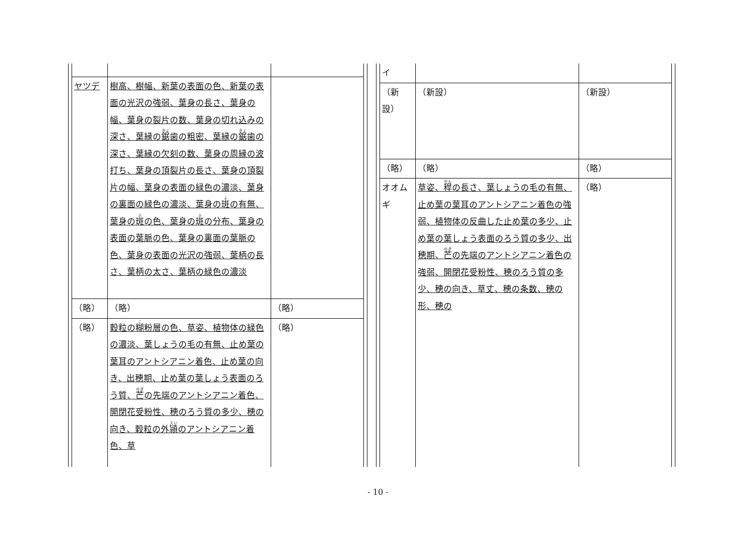| ヤツデ | 樹高、樹幅、新葉の表面の色、新葉の表面の光沢の強弱、葉身の長さ、葉身の幅、葉身の裂片の数、葉身の切れ込みの深さ、葉縁の 鋸 歯の粗密、葉縁の 鋸 歯の深さ、葉縁の欠刻の数、葉身の周縁の波打ち、葉身の頂裂片の長さ、葉身の頂裂片の幅、葉身の表面の緑色の濃淡、葉身の裏面の緑色の濃淡、葉身の 斑 の有無、葉身の 斑 の色、葉身の 斑 の分布、葉身の表面の葉脈の色、葉身の裏面の葉脈の色、葉身の表面の光沢の強弱、葉柄の長さ、葉柄の太さ、葉柄の緑色の濃淡 | |
| （略） | （略） | （略） |
| （略） | 穀粒の 糊 粉層の色、草姿、植物体の緑色の濃淡、葉しょうの毛の有無、止め葉の葉耳のアントシアニン着色、止め葉の向き、出穂期、止め葉の葉しょう表面のろう質、 芒 の先端のアントシアニン着色、開閉花受粉性、穂のろう質の多少、穂の向き、穀粒の外 頴 のアントシアニン着色、草 | （略） |
| イ | | |
| （新設） | （新設） | （新設） |
| （略） | （略） | （略） |
| オオムギ | 草姿、 稈 の長さ、葉しょうの毛の有無、止め葉の葉耳のアントシアニン着色の強弱、植物体の反曲した止め葉の多少、止め葉の葉しょう表面のろう質の多少、出穂期、 芒 の先端のアントシアニン着色の強弱、開閉花受粉性、穂のろう質の多少、穂の向き、草丈、穂の条数、穂の形、穂の | （略） |
- 10 -